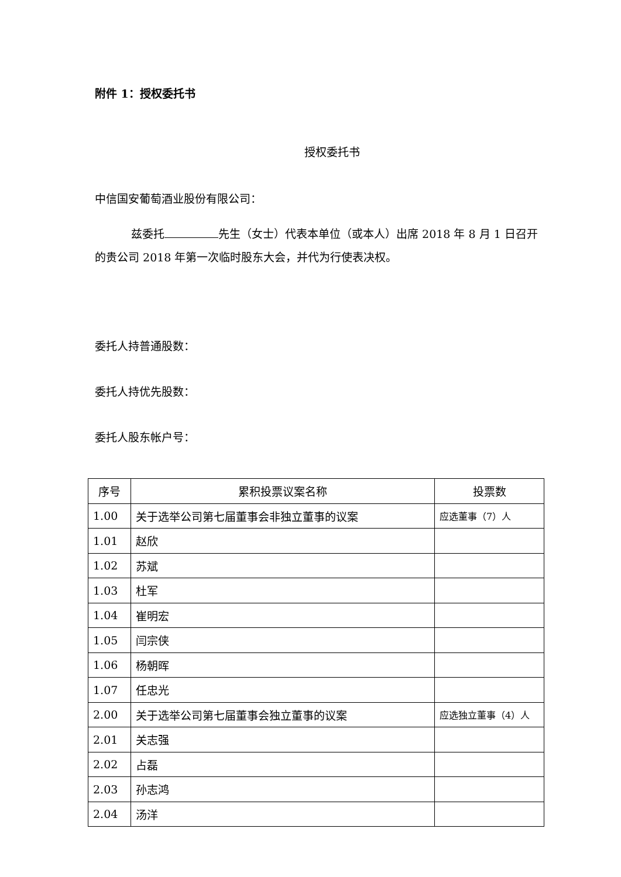附件 1：授权委托书
授权委托书
中信国安葡萄酒业股份有限公司：
兹委托 先生（女士）代表本单位（或本人）出席 2018 年 8 月 1 日召开的贵公司 2018 年第一次临时股东大会，并代为行使表决权。
委托人持普通股数：
委托人持优先股数：
委托人股东帐户号：
| 序号 | 累积投票议案名称 | 投票数 |
| --- | --- | --- |
| 1.00 | 关于选举公司第七届董事会非独立董事的议案 | 应选董事（7）人 |
| 1.01 | 赵欣 | |
| 1.02 | 苏斌 | |
| 1.03 | 杜军 | |
| 1.04 | 崔明宏 | |
| 1.05 | 闫宗侠 | |
| 1.06 | 杨朝晖 | |
| 1.07 | 任忠光 | |
| 2.00 | 关于选举公司第七届董事会独立董事的议案 | 应选独立董事（4）人 |
| 2.01 | 关志强 | |
| 2.02 | 占磊 | |
| 2.03 | 孙志鸿 | |
| 2.04 | 汤洋 | |